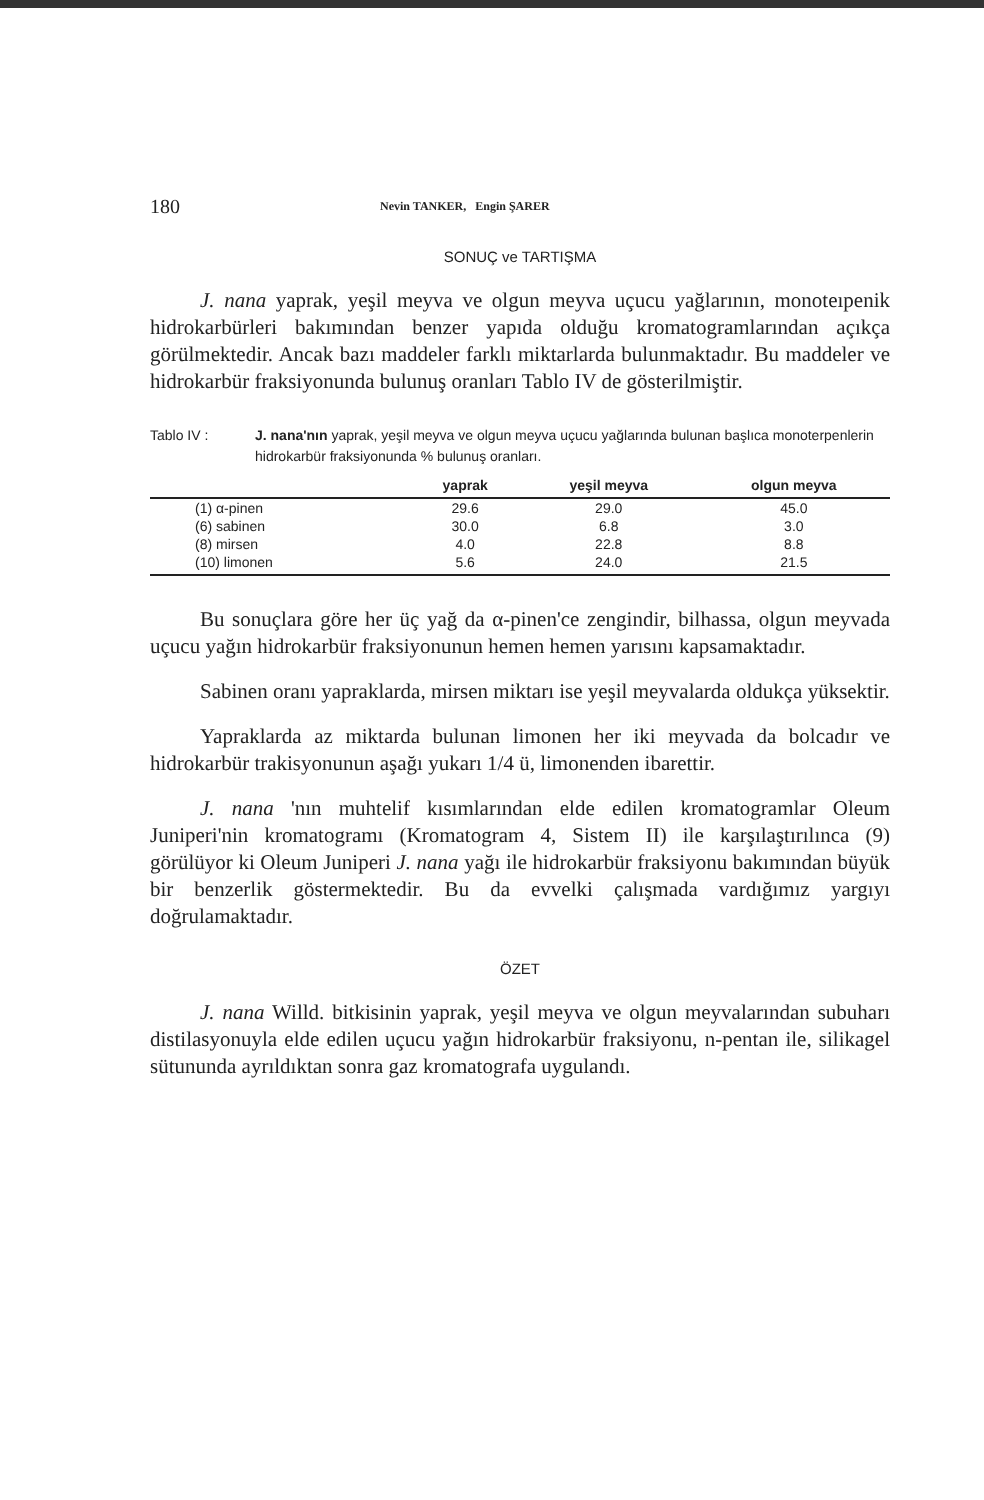180 Nevin TANKER, Engin ŞARER
SONUÇ ve TARTIŞMA
J. nana yaprak, yeşil meyva ve olgun meyva uçucu yağlarının, monoteıpenik hidrokarbürleri bakımından benzer yapıda olduğu kromatogramlarından açıkça görülmektedir. Ancak bazı maddeler farklı miktarlarda bulunmaktadır. Bu maddeler ve hidrokarbür fraksiyonunda bulunuş oranları Tablo IV de gösterilmiştir.
Tablo IV : J. nana'nın yaprak, yeşil meyva ve olgun meyva uçucu yağlarında bulunan başlıca monoterpenlerin hidrokarbür fraksiyonunda % bulunuş oranları.
| | yaprak | yeşil meyva | olgun meyva |
| --- | --- | --- | --- |
| (1) α-pinen | 29.6 | 29.0 | 45.0 |
| (6) sabinen | 30.0 | 6.8 | 3.0 |
| (8) mirsen | 4.0 | 22.8 | 8.8 |
| (10) limonen | 5.6 | 24.0 | 21.5 |
Bu sonuçlara göre her üç yağ da α-pinen'ce zengindir, bilhassa, olgun meyvada uçucu yağın hidrokarbür fraksiyonunun hemen hemen yarısını kapsamaktadır.
Sabinen oranı yapraklarda, mirsen miktarı ise yeşil meyvalarda oldukça yüksektir.
Yapraklarda az miktarda bulunan limonen her iki meyvada da bolcadır ve hidrokarbür trakisyonunun aşağı yukarı 1/4 ü, limonenden ibarettir.
J. nana 'nın muhtelif kısımlarından elde edilen kromatogramlar Oleum Juniperi'nin kromatogramı (Kromatogram 4, Sistem II) ile karşılaştırılınca (9) görülüyor ki Oleum Juniperi J. nana yağı ile hidrokarbür fraksiyonu bakımından büyük bir benzerlik göstermektedir. Bu da evvelki çalışmada vardığımız yargıyı doğrulamaktadır.
ÖZET
J. nana Willd. bitkisinin yaprak, yeşil meyva ve olgun meyvalarından subuharı distilasyonuyla elde edilen uçucu yağın hidrokarbür fraksiyonu, n-pentan ile, silikagel sütununda ayrıldıktan sonra gaz kromatografa uygulandı.